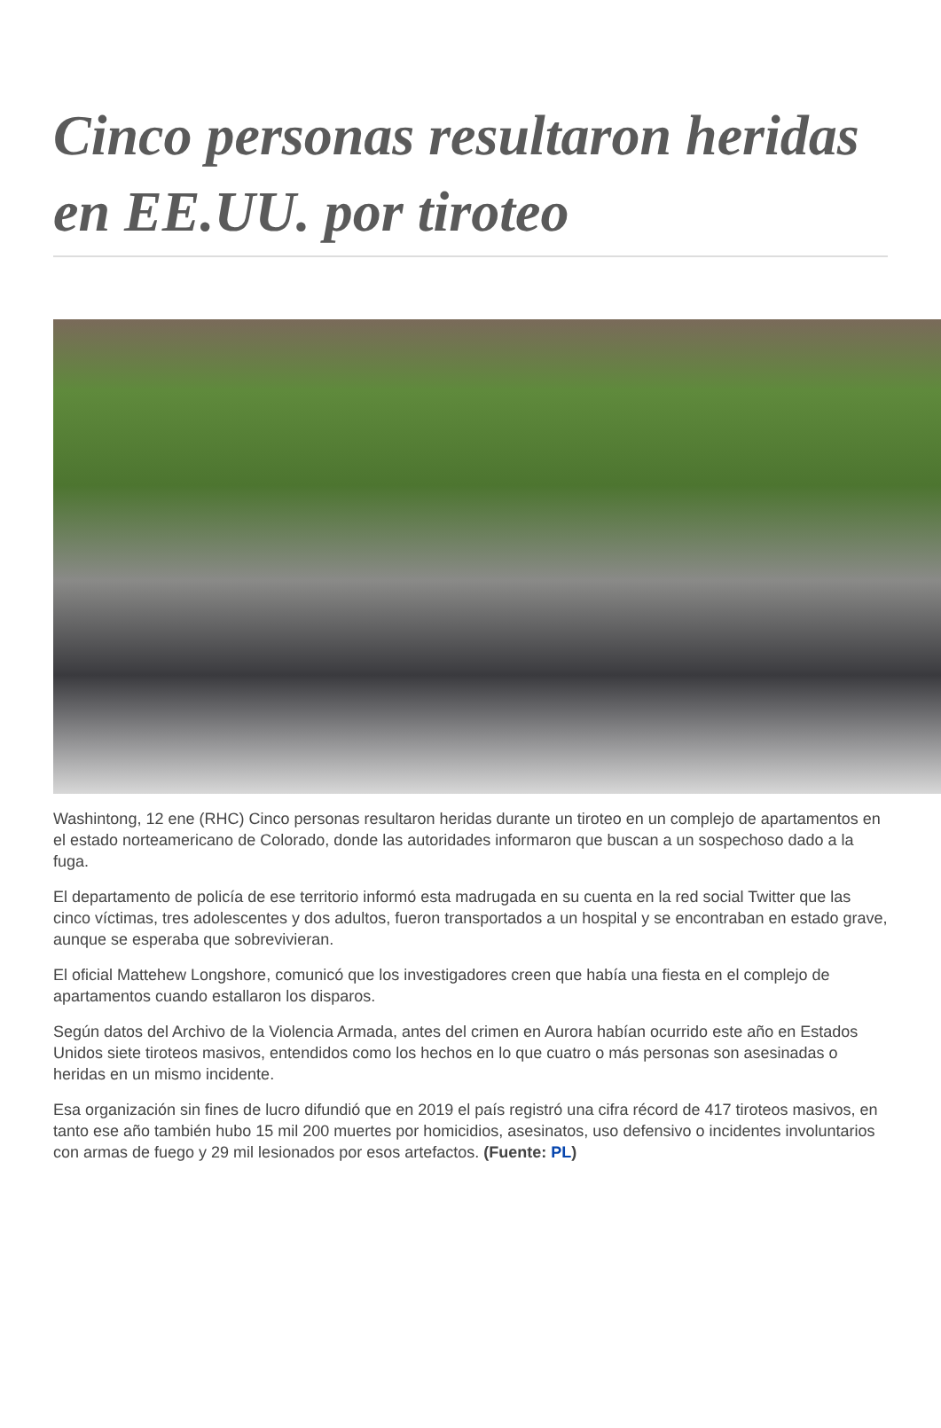Cinco personas resultaron heridas en EE.UU. por tiroteo
Washintong, 12 ene (RHC) Cinco personas resultaron heridas durante un tiroteo en un complejo de apartamentos en el estado norteamericano de Colorado, donde las autoridades informaron que buscan a un sospechoso dado a la fuga.
El departamento de policía de ese territorio informó esta madrugada en su cuenta en la red social Twitter que las cinco víctimas, tres adolescentes y dos adultos, fueron transportados a un hospital y se encontraban en estado grave, aunque se esperaba que sobrevivieran.
El oficial Mattehew Longshore, comunicó que los investigadores creen que había una fiesta en el complejo de apartamentos cuando estallaron los disparos.
Según datos del Archivo de la Violencia Armada, antes del crimen en Aurora habían ocurrido este año en Estados Unidos siete tiroteos masivos, entendidos como los hechos en lo que cuatro o más personas son asesinadas o heridas en un mismo incidente.
Esa organización sin fines de lucro difundió que en 2019 el país registró una cifra récord de 417 tiroteos masivos, en tanto ese año también hubo 15 mil 200 muertes por homicidios, asesinatos, uso defensivo o incidentes involuntarios con armas de fuego y 29 mil lesionados por esos artefactos. (Fuente: PL)